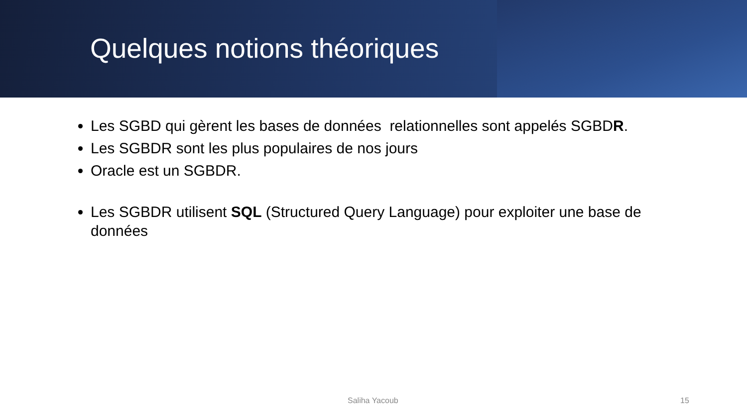Quelques notions théoriques
Les SGBD qui gèrent les bases de données relationnelles sont appelés SGBDR.
Les SGBDR sont les plus populaires de nos jours
Oracle est un SGBDR.
Les SGBDR utilisent SQL (Structured Query Language) pour exploiter une base de données
Saliha Yacoub 15